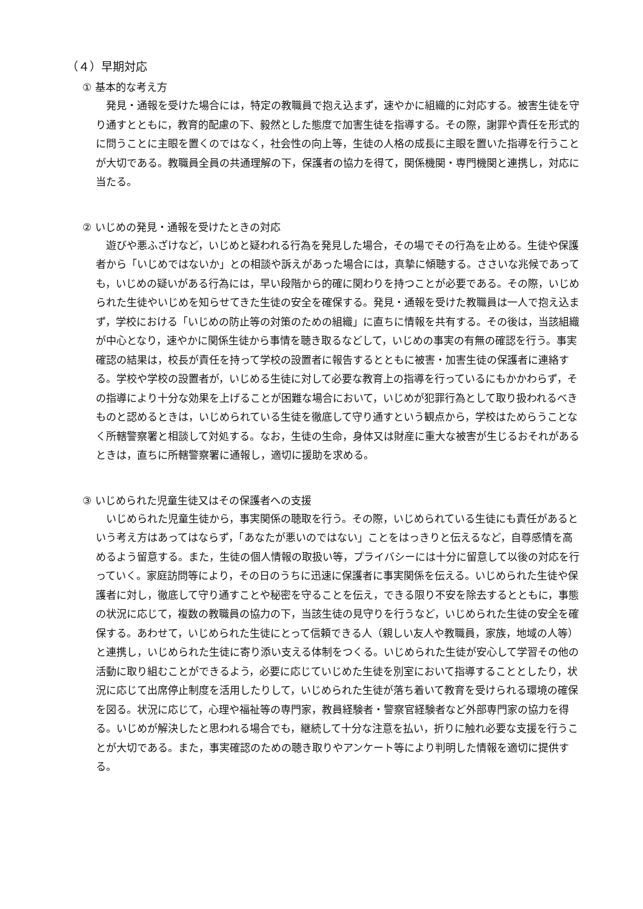（４）早期対応
① 基本的な考え方
発見・通報を受けた場合には，特定の教職員で抱え込まず，速やかに組織的に対応する。被害生徒を守り通すとともに，教育的配慮の下、毅然とした態度で加害生徒を指導する。その際，謝罪や責任を形式的に問うことに主眼を置くのではなく，社会性の向上等，生徒の人格の成長に主眼を置いた指導を行うことが大切である。教職員全員の共通理解の下，保護者の協力を得て，関係機関・専門機関と連携し，対応に当たる。
② いじめの発見・通報を受けたときの対応
遊びや悪ふざけなど，いじめと疑われる行為を発見した場合，その場でその行為を止める。生徒や保護者から「いじめではないか」との相談や訴えがあった場合には，真摯に傾聴する。ささいな兆候であっても，いじめの疑いがある行為には，早い段階から的確に関わりを持つことが必要である。その際，いじめられた生徒やいじめを知らせてきた生徒の安全を確保する。発見・通報を受けた教職員は一人で抱え込まず，学校における「いじめの防止等の対策のための組織」に直ちに情報を共有する。その後は，当該組織が中心となり，速やかに関係生徒から事情を聴き取るなどして，いじめの事実の有無の確認を行う。事実確認の結果は，校長が責任を持って学校の設置者に報告するとともに被害・加害生徒の保護者に連絡する。学校や学校の設置者が，いじめる生徒に対して必要な教育上の指導を行っているにもかかわらず，その指導により十分な効果を上げることが困難な場合において，いじめが犯罪行為として取り扱われるべきものと認めるときは，いじめられている生徒を徹底して守り通すという観点から，学校はためらうことなく所轄警察署と相談して対処する。なお，生徒の生命，身体又は財産に重大な被害が生じるおそれがあるときは，直ちに所轄警察署に通報し，適切に援助を求める。
③ いじめられた児童生徒又はその保護者への支援
いじめられた児童生徒から，事実関係の聴取を行う。その際，いじめられている生徒にも責任があるという考え方はあってはならず，「あなたが悪いのではない」ことをはっきりと伝えるなど，自尊感情を高めるよう留意する。また，生徒の個人情報の取扱い等，プライバシーには十分に留意して以後の対応を行っていく。家庭訪問等により，その日のうちに迅速に保護者に事実関係を伝える。いじめられた生徒や保護者に対し，徹底して守り通すことや秘密を守ることを伝え，できる限り不安を除去するとともに，事態の状況に応じて，複数の教職員の協力の下，当該生徒の見守りを行うなど，いじめられた生徒の安全を確保する。あわせて，いじめられた生徒にとって信頼できる人（親しい友人や教職員，家族，地域の人等）と連携し，いじめられた生徒に寄り添い支える体制をつくる。いじめられた生徒が安心して学習その他の活動に取り組むことができるよう，必要に応じていじめた生徒を別室において指導することとしたり，状況に応じて出席停止制度を活用したりして，いじめられた生徒が落ち着いて教育を受けられる環境の確保を図る。状況に応じて，心理や福祉等の専門家，教員経験者・警察官経験者など外部専門家の協力を得る。いじめが解決したと思われる場合でも，継続して十分な注意を払い，折りに触れ必要な支援を行うことが大切である。また，事実確認のための聴き取りやアンケート等により判明した情報を適切に提供する。